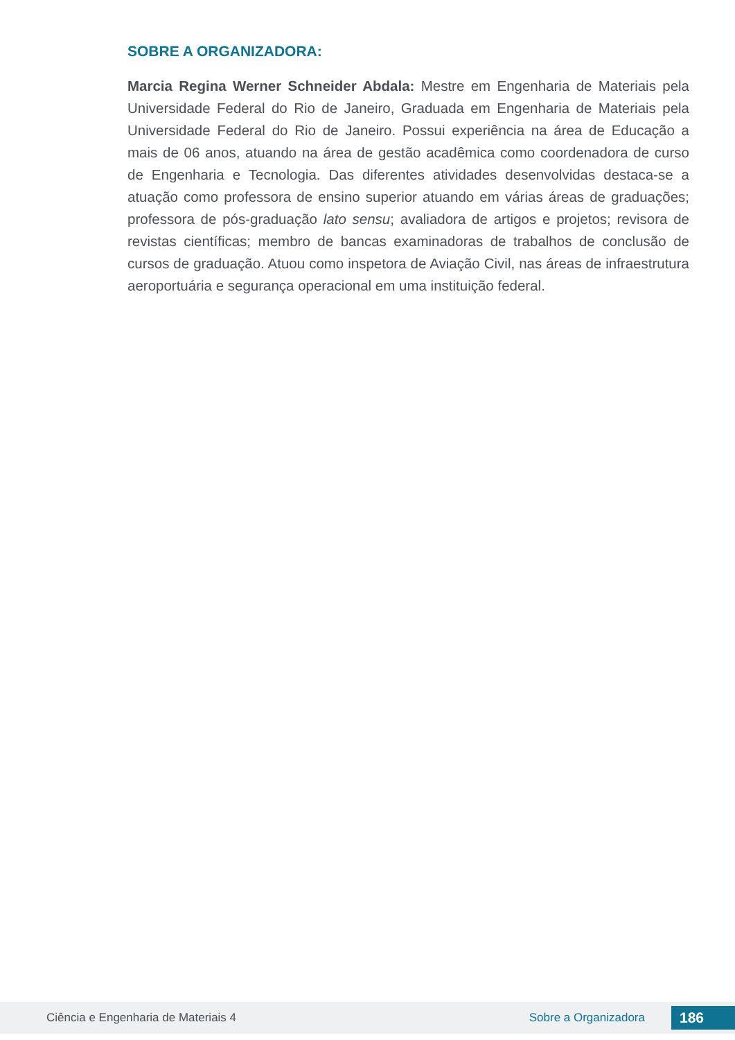SOBRE A ORGANIZADORA:
Marcia Regina Werner Schneider Abdala: Mestre em Engenharia de Materiais pela Universidade Federal do Rio de Janeiro, Graduada em Engenharia de Materiais pela Universidade Federal do Rio de Janeiro. Possui experiência na área de Educação a mais de 06 anos, atuando na área de gestão acadêmica como coordenadora de curso de Engenharia e Tecnologia. Das diferentes atividades desenvolvidas destaca-se a atuação como professora de ensino superior atuando em várias áreas de graduações; professora de pós-graduação lato sensu; avaliadora de artigos e projetos; revisora de revistas científicas; membro de bancas examinadoras de trabalhos de conclusão de cursos de graduação. Atuou como inspetora de Aviação Civil, nas áreas de infraestrutura aeroportuária e segurança operacional em uma instituição federal.
Ciência e Engenharia de Materiais 4 Sobre a Organizadora 186